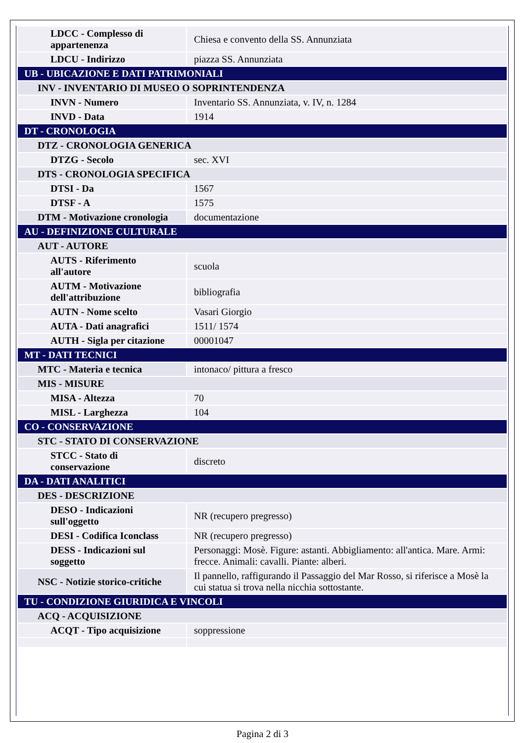| LDCC - Complesso di appartenenza | Chiesa e convento della SS. Annunziata |
| LDCU - Indirizzo | piazza SS. Annunziata |
| UB - UBICAZIONE E DATI PATRIMONIALI | |
| INV - INVENTARIO DI MUSEO O SOPRINTENDENZA | |
| INVN - Numero | Inventario SS. Annunziata, v. IV, n. 1284 |
| INVD - Data | 1914 |
| DT - CRONOLOGIA | |
| DTZ - CRONOLOGIA GENERICA | |
| DTZG - Secolo | sec. XVI |
| DTS - CRONOLOGIA SPECIFICA | |
| DTSI - Da | 1567 |
| DTSF - A | 1575 |
| DTM - Motivazione cronologia | documentazione |
| AU - DEFINIZIONE CULTURALE | |
| AUT - AUTORE | |
| AUTS - Riferimento all'autore | scuola |
| AUTM - Motivazione dell'attribuzione | bibliografia |
| AUTN - Nome scelto | Vasari Giorgio |
| AUTA - Dati anagrafici | 1511/ 1574 |
| AUTH - Sigla per citazione | 00001047 |
| MT - DATI TECNICI | |
| MTC - Materia e tecnica | intonaco/ pittura a fresco |
| MIS - MISURE | |
| MISA - Altezza | 70 |
| MISL - Larghezza | 104 |
| CO - CONSERVAZIONE | |
| STC - STATO DI CONSERVAZIONE | |
| STCC - Stato di conservazione | discreto |
| DA - DATI ANALITICI | |
| DES - DESCRIZIONE | |
| DESO - Indicazioni sull'oggetto | NR (recupero pregresso) |
| DESI - Codifica Iconclass | NR (recupero pregresso) |
| DESS - Indicazioni sul soggetto | Personaggi: Mosè. Figure: astanti. Abbigliamento: all'antica. Mare. Armi: frecce. Animali: cavalli. Piante: alberi. |
| NSC - Notizie storico-critiche | Il pannello, raffigurando il Passaggio del Mar Rosso, si riferisce a Mosè la cui statua si trova nella nicchia sottostante. |
| TU - CONDIZIONE GIURIDICA E VINCOLI | |
| ACQ - ACQUISIZIONE | |
| ACQT - Tipo acquisizione | soppressione |
Pagina 2 di 3